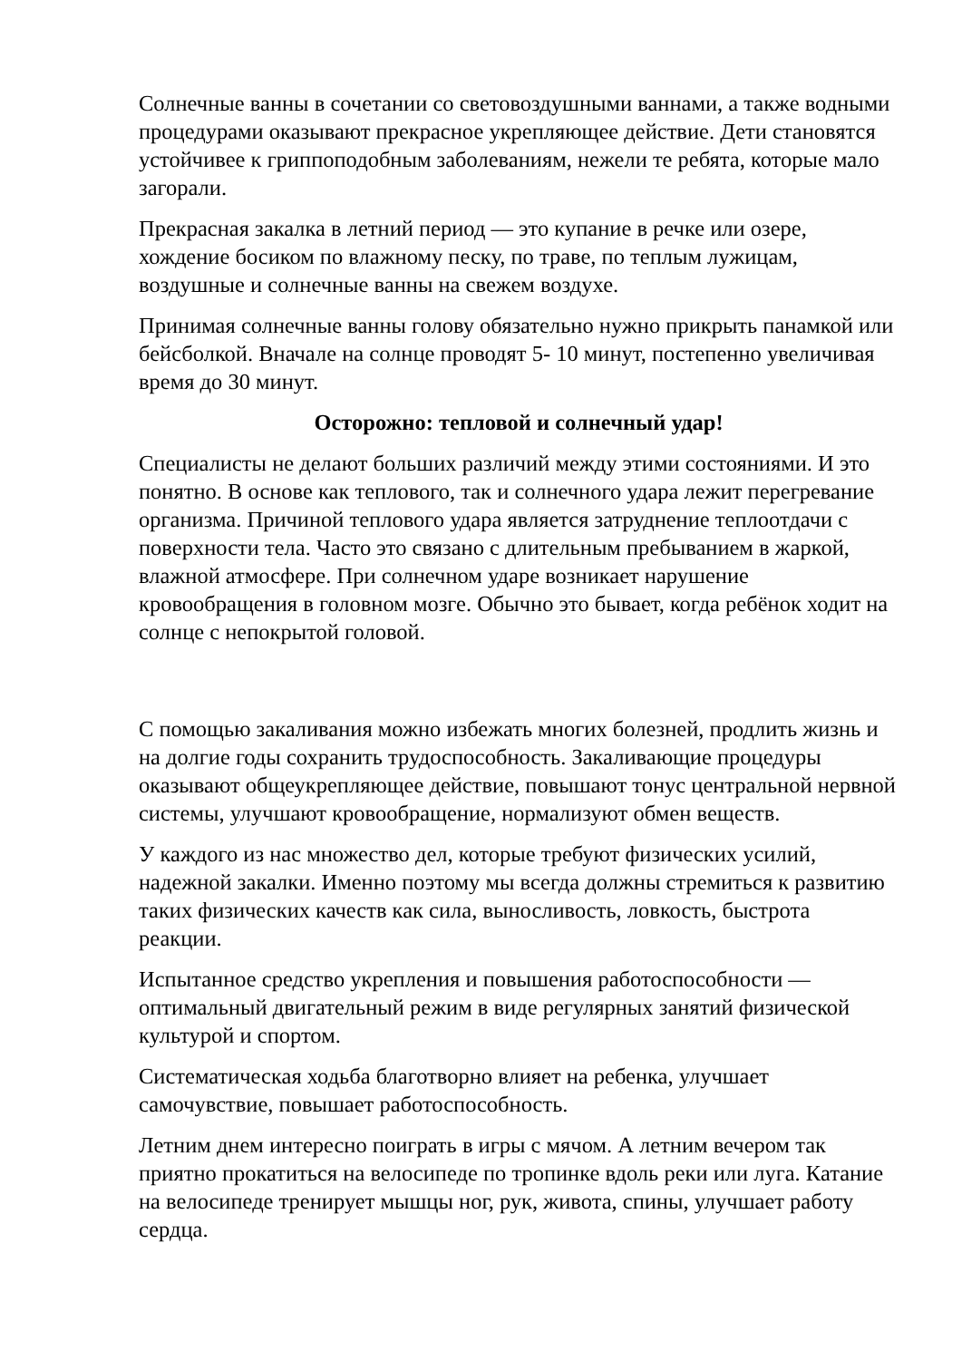Солнечные ванны в сочетании со световоздушными ваннами, а также водными процедурами оказывают прекрасное укрепляющее действие. Дети становятся устойчивее к гриппоподобным заболеваниям, нежели те ребята, которые мало загорали.
Прекрасная закалка в летний период — это купание в речке или озере, хождение босиком по влажному песку, по траве, по теплым лужицам, воздушные и солнечные ванны на свежем воздухе.
Принимая солнечные ванны голову обязательно нужно прикрыть панамкой или бейсболкой. Вначале на солнце проводят 5- 10 минут, постепенно увеличивая время до 30 минут.
Осторожно: тепловой и солнечный удар!
Специалисты не делают больших различий между этими состояниями. И это понятно. В основе как теплового, так и солнечного удара лежит перегревание организма. Причиной теплового удара является затруднение теплоотдачи с поверхности тела. Часто это связано с длительным пребыванием в жаркой, влажной атмосфере. При солнечном ударе возникает нарушение кровообращения в головном мозге. Обычно это бывает, когда ребёнок ходит на солнце с непокрытой головой.
С помощью закаливания можно избежать многих болезней, продлить жизнь и на долгие годы сохранить трудоспособность. Закаливающие процедуры оказывают общеукрепляющее действие, повышают тонус центральной нервной системы, улучшают кровообращение, нормализуют обмен веществ.
У каждого из нас множество дел, которые требуют физических усилий, надежной закалки. Именно поэтому мы всегда должны стремиться к развитию таких физических качеств как сила, выносливость, ловкость, быстрота реакции.
Испытанное средство укрепления и повышения работоспособности — оптимальный двигательный режим в виде регулярных занятий физической культурой и спортом.
Систематическая ходьба благотворно влияет на ребенка, улучшает самочувствие, повышает работоспособность.
Летним днем интересно поиграть в игры с мячом. А летним вечером так приятно прокатиться на велосипеде по тропинке вдоль реки или луга. Катание на велосипеде тренирует мышцы ног, рук, живота, спины, улучшает работу сердца.